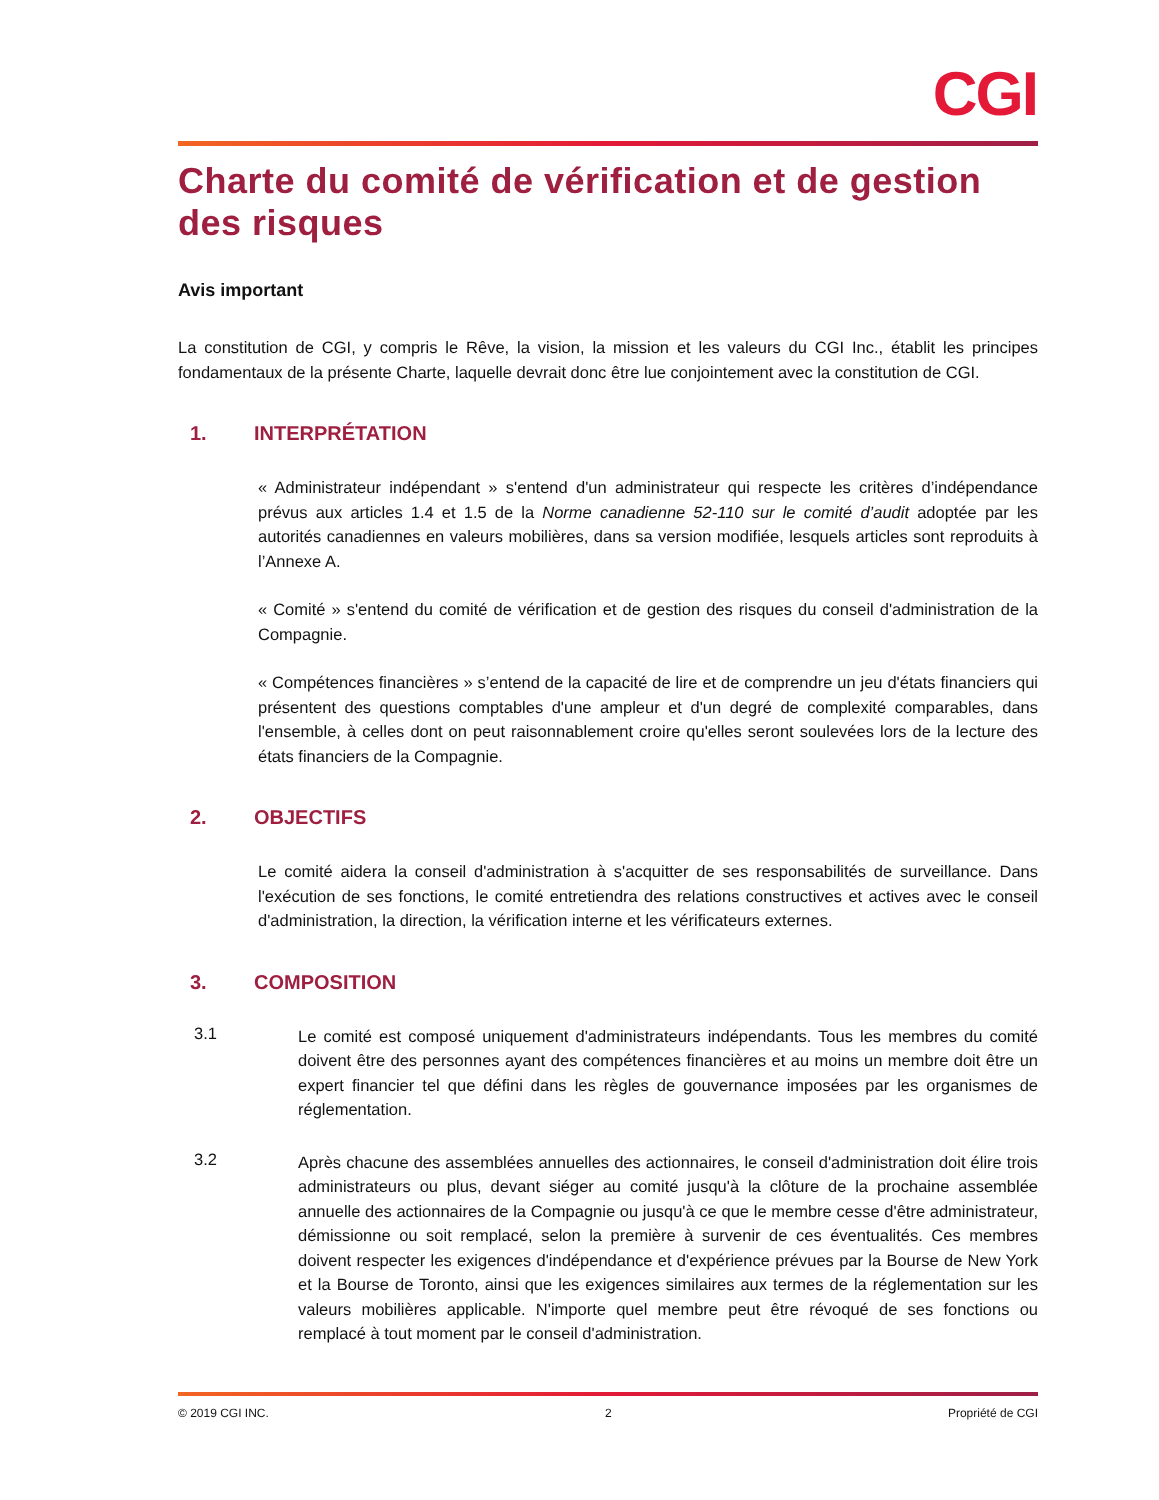CGI
Charte du comité de vérification et de gestion des risques
Avis important
La constitution de CGI, y compris le Rêve, la vision, la mission et les valeurs du CGI Inc., établit les principes fondamentaux de la présente Charte, laquelle devrait donc être lue conjointement avec la constitution de CGI.
1. INTERPRÉTATION
« Administrateur indépendant » s'entend d'un administrateur qui respecte les critères d’indépendance prévus aux articles 1.4 et 1.5 de la Norme canadienne 52-110 sur le comité d’audit adoptée par les autorités canadiennes en valeurs mobilières, dans sa version modifiée, lesquels articles sont reproduits à l’Annexe A.
« Comité » s'entend du comité de vérification et de gestion des risques du conseil d'administration de la Compagnie.
« Compétences financières » s’entend de la capacité de lire et de comprendre un jeu d'états financiers qui présentent des questions comptables d'une ampleur et d'un degré de complexité comparables, dans l'ensemble, à celles dont on peut raisonnablement croire qu'elles seront soulevées lors de la lecture des états financiers de la Compagnie.
2. OBJECTIFS
Le comité aidera la conseil d'administration à s'acquitter de ses responsabilités de surveillance. Dans l'exécution de ses fonctions, le comité entretiendra des relations constructives et actives avec le conseil d'administration, la direction, la vérification interne et les vérificateurs externes.
3. COMPOSITION
3.1
Le comité est composé uniquement d'administrateurs indépendants. Tous les membres du comité doivent être des personnes ayant des compétences financières et au moins un membre doit être un expert financier tel que défini dans les règles de gouvernance imposées par les organismes de réglementation.
3.2
Après chacune des assemblées annuelles des actionnaires, le conseil d'administration doit élire trois administrateurs ou plus, devant siéger au comité jusqu'à la clôture de la prochaine assemblée annuelle des actionnaires de la Compagnie ou jusqu'à ce que le membre cesse d'être administrateur, démissionne ou soit remplacé, selon la première à survenir de ces éventualités. Ces membres doivent respecter les exigences d'indépendance et d'expérience prévues par la Bourse de New York et la Bourse de Toronto, ainsi que les exigences similaires aux termes de la réglementation sur les valeurs mobilières applicable. N'importe quel membre peut être révoqué de ses fonctions ou remplacé à tout moment par le conseil d'administration.
© 2019 CGI INC. 2 Propriété de CGI